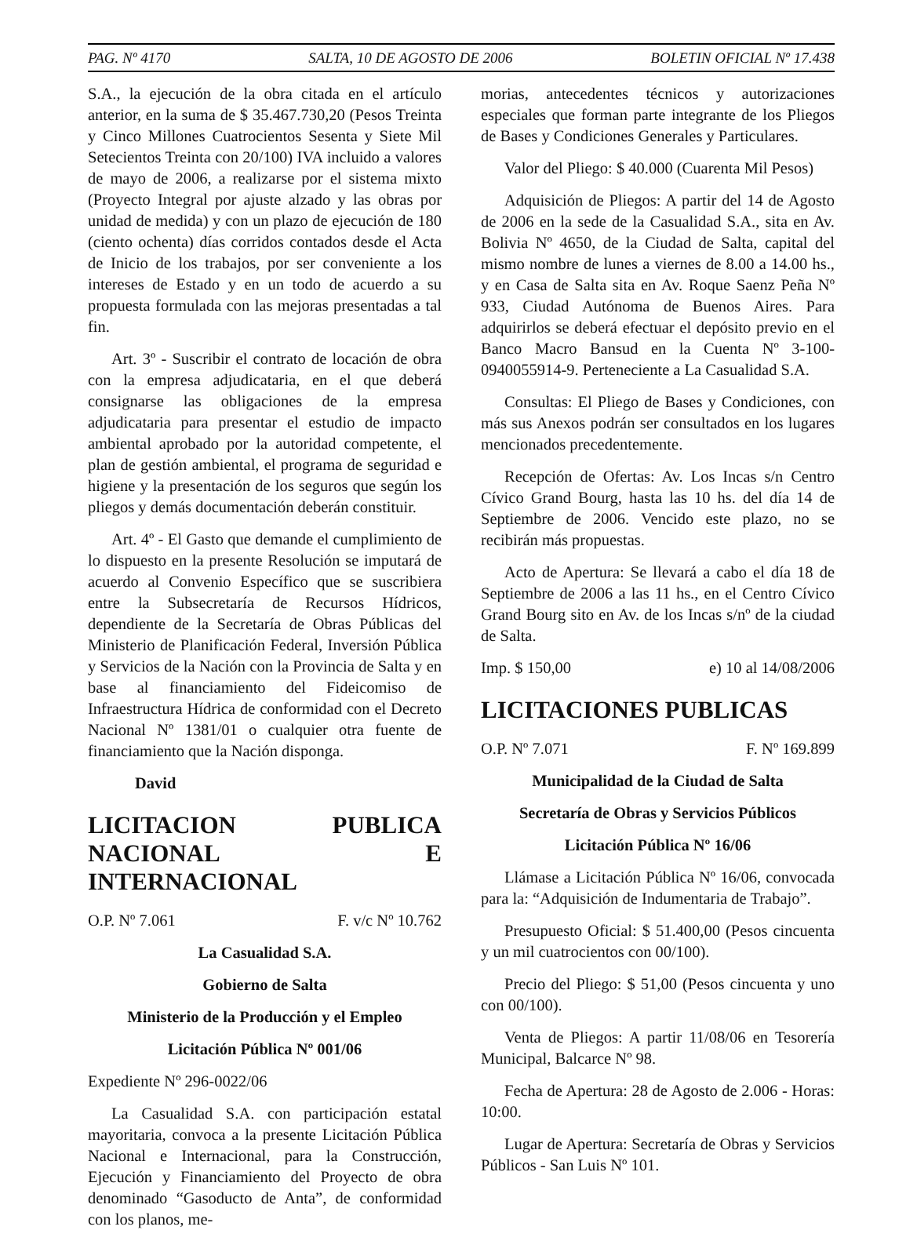PAG. Nº 4170 SALTA, 10 DE AGOSTO DE 2006 BOLETIN OFICIAL Nº 17.438
S.A., la ejecución de la obra citada en el artículo anterior, en la suma de $ 35.467.730,20 (Pesos Treinta y Cinco Millones Cuatrocientos Sesenta y Siete Mil Setecientos Treinta con 20/100) IVA incluido a valores de mayo de 2006, a realizarse por el sistema mixto (Proyecto Integral por ajuste alzado y las obras por unidad de medida) y con un plazo de ejecución de 180 (ciento ochenta) días corridos contados desde el Acta de Inicio de los trabajos, por ser conveniente a los intereses de Estado y en un todo de acuerdo a su propuesta formulada con las mejoras presentadas a tal fin.
Art. 3º - Suscribir el contrato de locación de obra con la empresa adjudicataria, en el que deberá consignarse las obligaciones de la empresa adjudicataria para presentar el estudio de impacto ambiental aprobado por la autoridad competente, el plan de gestión ambiental, el programa de seguridad e higiene y la presentación de los seguros que según los pliegos y demás documentación deberán constituir.
Art. 4º - El Gasto que demande el cumplimiento de lo dispuesto en la presente Resolución se imputará de acuerdo al Convenio Específico que se suscribiera entre la Subsecretaría de Recursos Hídricos, dependiente de la Secretaría de Obras Públicas del Ministerio de Planificación Federal, Inversión Pública y Servicios de la Nación con la Provincia de Salta y en base al financiamiento del Fideicomiso de Infraestructura Hídrica de conformidad con el Decreto Nacional Nº 1381/01 o cualquier otra fuente de financiamiento que la Nación disponga.
David
LICITACION PUBLICA NACIONAL E INTERNACIONAL
O.P. Nº 7.061 F. v/c Nº 10.762
La Casualidad S.A.
Gobierno de Salta
Ministerio de la Producción y el Empleo
Licitación Pública Nº 001/06
Expediente Nº 296-0022/06
La Casualidad S.A. con participación estatal mayoritaria, convoca a la presente Licitación Pública Nacional e Internacional, para la Construcción, Ejecución y Financiamiento del Proyecto de obra denominado “Gasoducto de Anta”, de conformidad con los planos, me-
morias, antecedentes técnicos y autorizaciones especiales que forman parte integrante de los Pliegos de Bases y Condiciones Generales y Particulares.
Valor del Pliego: $ 40.000 (Cuarenta Mil Pesos)
Adquisición de Pliegos: A partir del 14 de Agosto de 2006 en la sede de la Casualidad S.A., sita en Av. Bolivia Nº 4650, de la Ciudad de Salta, capital del mismo nombre de lunes a viernes de 8.00 a 14.00 hs., y en Casa de Salta sita en Av. Roque Saenz Peña Nº 933, Ciudad Autónoma de Buenos Aires. Para adquirirlos se deberá efectuar el depósito previo en el Banco Macro Bansud en la Cuenta Nº 3-100-0940055914-9. Perteneciente a La Casualidad S.A.
Consultas: El Pliego de Bases y Condiciones, con más sus Anexos podrán ser consultados en los lugares mencionados precedentemente.
Recepción de Ofertas: Av. Los Incas s/n Centro Cívico Grand Bourg, hasta las 10 hs. del día 14 de Septiembre de 2006. Vencido este plazo, no se recibirán más propuestas.
Acto de Apertura: Se llevará a cabo el día 18 de Septiembre de 2006 a las 11 hs., en el Centro Cívico Grand Bourg sito en Av. de los Incas s/nº de la ciudad de Salta.
Imp. $ 150,00 e) 10 al 14/08/2006
LICITACIONES PUBLICAS
O.P. Nº 7.071 F. Nº 169.899
Municipalidad de la Ciudad de Salta
Secretaría de Obras y Servicios Públicos
Licitación Pública Nº 16/06
Llámase a Licitación Pública Nº 16/06, convocada para la: “Adquisición de Indumentaria de Trabajo”.
Presupuesto Oficial: $ 51.400,00 (Pesos cincuenta y un mil cuatrocientos con 00/100).
Precio del Pliego: $ 51,00 (Pesos cincuenta y uno con 00/100).
Venta de Pliegos: A partir 11/08/06 en Tesorería Municipal, Balcarce Nº 98.
Fecha de Apertura: 28 de Agosto de 2.006 - Horas: 10:00.
Lugar de Apertura: Secretaría de Obras y Servicios Públicos - San Luis Nº 101.